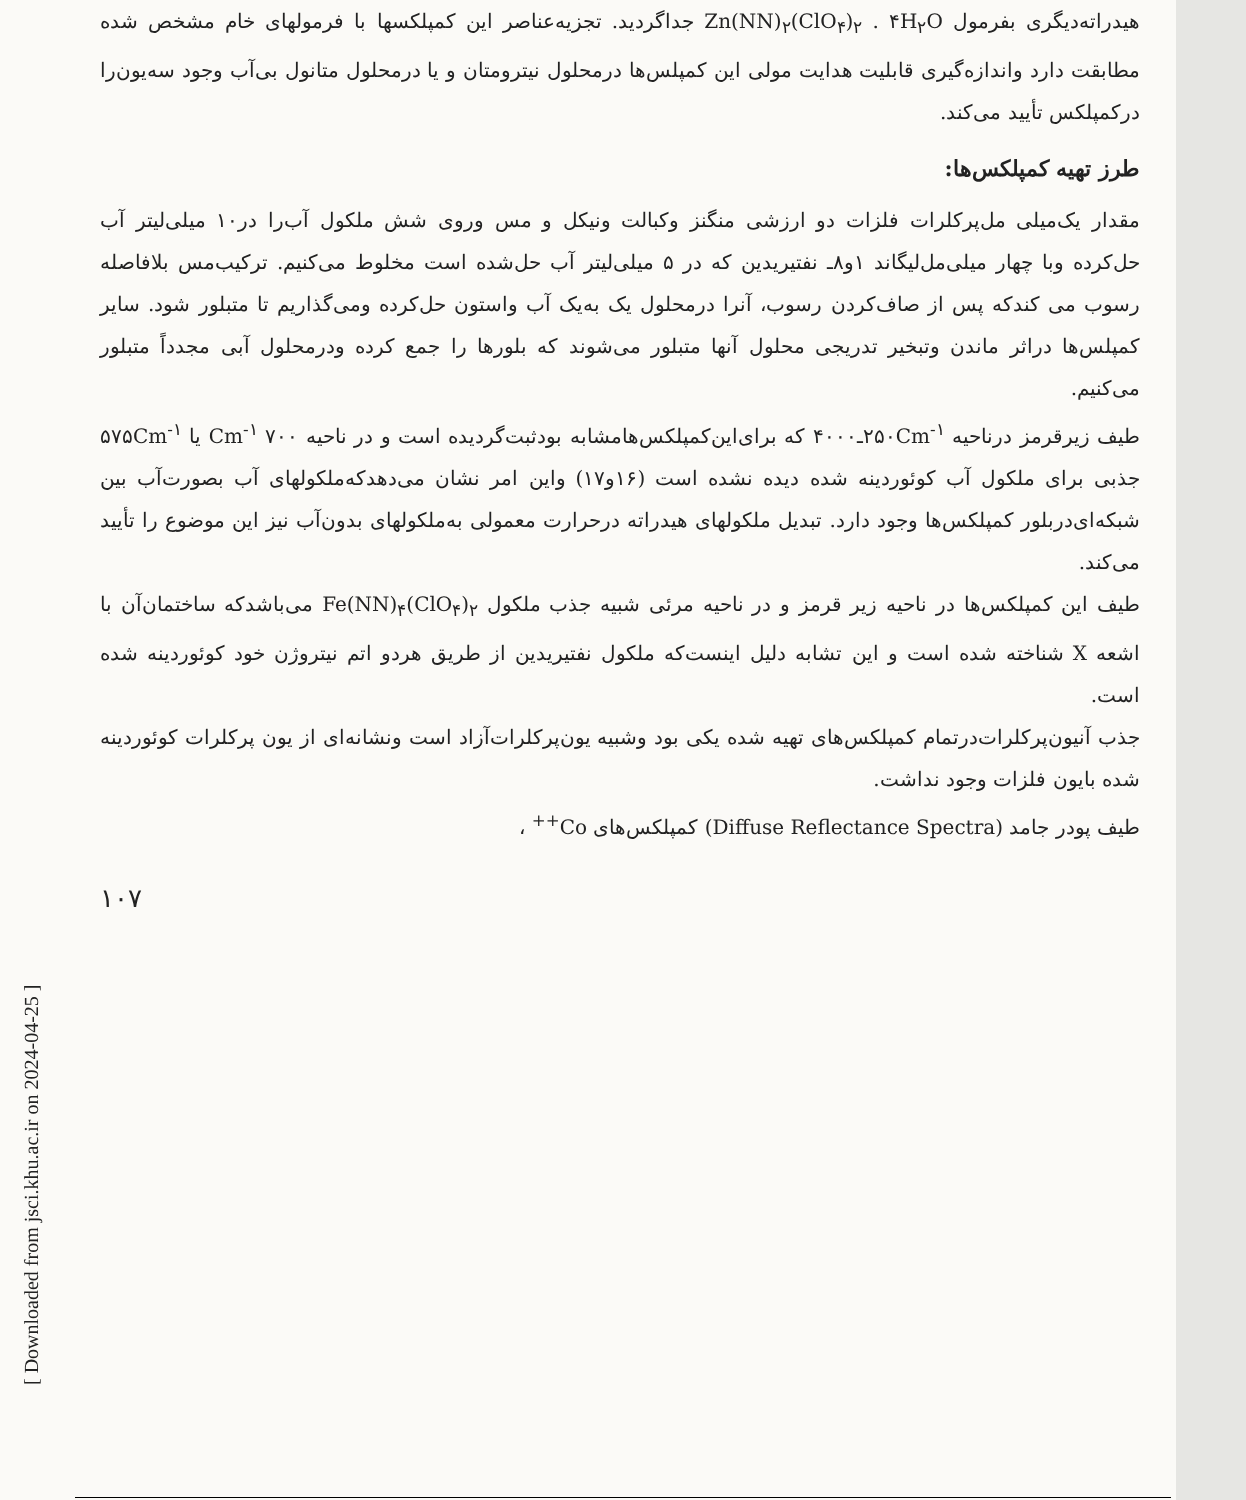[ Downloaded from jsci.khu.ac.ir on 2024-04-25 ]
هیدراته‌دیگری بفرمول Zn(NN)<sub>۲</sub>(ClO<sub>۴</sub>)<sub>۲</sub> . ۴H<sub>۲</sub>O جداگردید. تجزیه‌عناصر این کمپلکسها با فرمولهای خام مشخص شده مطابقت دارد واندازه‌گیری قابلیت هدایت مولی این کمپلس‌ها درمحلول نیترومتان و یا درمحلول متانول بی‌آب وجود سه‌یون‌را درکمپلکس تأیید می‌کند.
طرز تهیه کمپلکس‌ها:
مقدار یک‌میلی مل‌پرکلرات فلزات دو ارزشی منگنز وکبالت ونیکل و مس وروی شش ملکول آب‌را در۱۰ میلی‌لیتر آب حل‌کرده وبا چهار میلی‌مل‌لیگاند ۱و۸ـ نفتیریدین که در ۵ میلی‌لیتر آب حل‌شده است مخلوط می‌کنیم. ترکیب‌مس بلافاصله رسوب می کندکه پس از صاف‌کردن رسوب، آنرا درمحلول یک به‌یک آب واستون حل‌کرده ومی‌گذاریم تا متبلور شود. سایر کمپلس‌ها دراثر ماندن وتبخیر تدریجی محلول آنها متبلور می‌شوند که بلورها را جمع کرده ودرمحلول آبی مجدداً متبلور می‌کنیم.
طیف زیرقرمز درناحیه ۲۵۰Cm<sup>-۱</sup>ـ۴۰۰۰ که برای‌این‌کمپلکس‌هامشابه بودثبت‌گردیده است و در ناحیه ۷۰۰ Cm<sup>-۱</sup> یا ۵۷۵Cm<sup>-۱</sup> جذبی برای ملکول آب کوئوردینه شده دیده نشده است (۱۶و۱۷) واین امر نشان می‌دهدکه‌ملکولهای آب بصورت‌آب بین شبکه‌ای‌دربلور کمپلکس‌ها وجود دارد. تبدیل ملکولهای هیدراته درحرارت معمولی به‌ملکولهای بدون‌آب نیز این موضوع را تأیید می‌کند.
طیف این کمپلکس‌ها در ناحیه زیر قرمز و در ناحیه مرئی شبیه جذب ملکول Fe(NN)<sub>۴</sub>(ClO<sub>۴</sub>)<sub>۲</sub> می‌باشدکه ساختمان‌آن با اشعه X شناخته شده است و این تشابه دلیل اینست‌که ملکول نفتیریدین از طریق هردو اتم نیتروژن خود کوئوردینه شده است.
جذب آنیون‌پرکلرات‌درتمام کمپلکس‌های تهیه شده یکی بود وشبیه یون‌پرکلرات‌آزاد است ونشانه‌ای از یون پرکلرات کوئوردینه شده بایون فلزات وجود نداشت.
طیف پودر جامد (Diffuse Reflectance Spectra) کمپلکس‌های Co<sup>++</sup> ،
۱۰۷